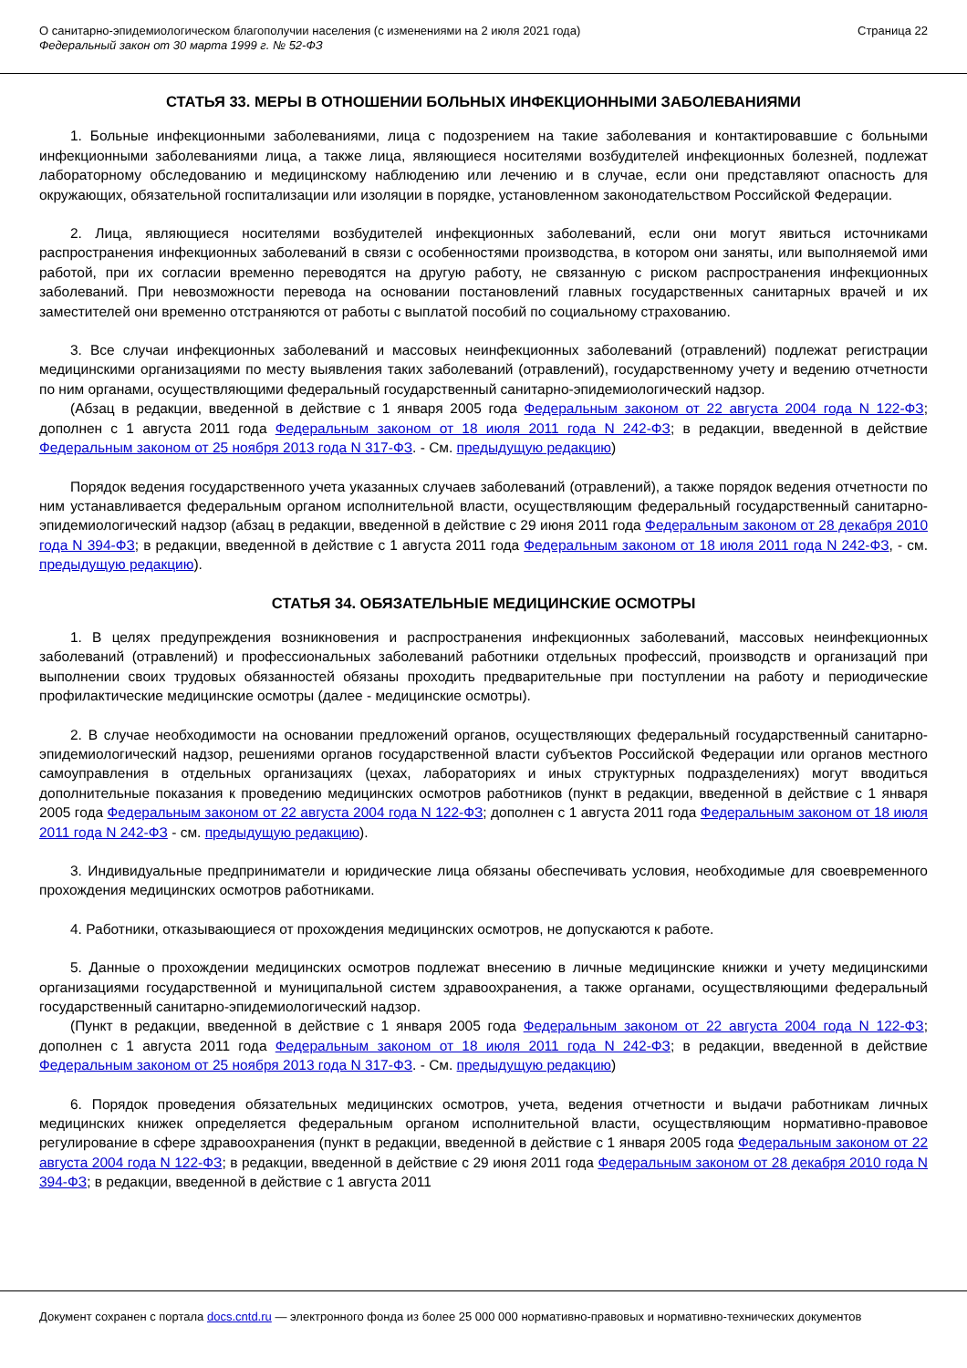О санитарно-эпидемиологическом благополучии населения (с изменениями на 2 июля 2021 года)
Федеральный закон от 30 марта 1999 г. № 52-ФЗ
Страница 22
СТАТЬЯ 33. МЕРЫ В ОТНОШЕНИИ БОЛЬНЫХ ИНФЕКЦИОННЫМИ ЗАБОЛЕВАНИЯМИ
1. Больные инфекционными заболеваниями, лица с подозрением на такие заболевания и контактировавшие с больными инфекционными заболеваниями лица, а также лица, являющиеся носителями возбудителей инфекционных болезней, подлежат лабораторному обследованию и медицинскому наблюдению или лечению и в случае, если они представляют опасность для окружающих, обязательной госпитализации или изоляции в порядке, установленном законодательством Российской Федерации.
2. Лица, являющиеся носителями возбудителей инфекционных заболеваний, если они могут явиться источниками распространения инфекционных заболеваний в связи с особенностями производства, в котором они заняты, или выполняемой ими работой, при их согласии временно переводятся на другую работу, не связанную с риском распространения инфекционных заболеваний. При невозможности перевода на основании постановлений главных государственных санитарных врачей и их заместителей они временно отстраняются от работы с выплатой пособий по социальному страхованию.
3. Все случаи инфекционных заболеваний и массовых неинфекционных заболеваний (отравлений) подлежат регистрации медицинскими организациями по месту выявления таких заболеваний (отравлений), государственному учету и ведению отчетности по ним органами, осуществляющими федеральный государственный санитарно-эпидемиологический надзор.
(Абзац в редакции, введенной в действие с 1 января 2005 года Федеральным законом от 22 августа 2004 года N 122-ФЗ; дополнен с 1 августа 2011 года Федеральным законом от 18 июля 2011 года N 242-ФЗ; в редакции, введенной в действие Федеральным законом от 25 ноября 2013 года N 317-ФЗ. - См. предыдущую редакцию)
Порядок ведения государственного учета указанных случаев заболеваний (отравлений), а также порядок ведения отчетности по ним устанавливается федеральным органом исполнительной власти, осуществляющим федеральный государственный санитарно-эпидемиологический надзор (абзац в редакции, введенной в действие с 29 июня 2011 года Федеральным законом от 28 декабря 2010 года N 394-ФЗ; в редакции, введенной в действие с 1 августа 2011 года Федеральным законом от 18 июля 2011 года N 242-ФЗ, - см. предыдущую редакцию).
СТАТЬЯ 34. ОБЯЗАТЕЛЬНЫЕ МЕДИЦИНСКИЕ ОСМОТРЫ
1. В целях предупреждения возникновения и распространения инфекционных заболеваний, массовых неинфекционных заболеваний (отравлений) и профессиональных заболеваний работники отдельных профессий, производств и организаций при выполнении своих трудовых обязанностей обязаны проходить предварительные при поступлении на работу и периодические профилактические медицинские осмотры (далее - медицинские осмотры).
2. В случае необходимости на основании предложений органов, осуществляющих федеральный государственный санитарно-эпидемиологический надзор, решениями органов государственной власти субъектов Российской Федерации или органов местного самоуправления в отдельных организациях (цехах, лабораториях и иных структурных подразделениях) могут вводиться дополнительные показания к проведению медицинских осмотров работников (пункт в редакции, введенной в действие с 1 января 2005 года Федеральным законом от 22 августа 2004 года N 122-ФЗ; дополнен с 1 августа 2011 года Федеральным законом от 18 июля 2011 года N 242-ФЗ - см. предыдущую редакцию).
3. Индивидуальные предприниматели и юридические лица обязаны обеспечивать условия, необходимые для своевременного прохождения медицинских осмотров работниками.
4. Работники, отказывающиеся от прохождения медицинских осмотров, не допускаются к работе.
5. Данные о прохождении медицинских осмотров подлежат внесению в личные медицинские книжки и учету медицинскими организациями государственной и муниципальной систем здравоохранения, а также органами, осуществляющими федеральный государственный санитарно-эпидемиологический надзор.
(Пункт в редакции, введенной в действие с 1 января 2005 года Федеральным законом от 22 августа 2004 года N 122-ФЗ; дополнен с 1 августа 2011 года Федеральным законом от 18 июля 2011 года N 242-ФЗ; в редакции, введенной в действие Федеральным законом от 25 ноября 2013 года N 317-ФЗ. - См. предыдущую редакцию)
6. Порядок проведения обязательных медицинских осмотров, учета, ведения отчетности и выдачи работникам личных медицинских книжек определяется федеральным органом исполнительной власти, осуществляющим нормативно-правовое регулирование в сфере здравоохранения (пункт в редакции, введенной в действие с 1 января 2005 года Федеральным законом от 22 августа 2004 года N 122-ФЗ; в редакции, введенной в действие с 29 июня 2011 года Федеральным законом от 28 декабря 2010 года N 394-ФЗ; в редакции, введенной в действие с 1 августа 2011
Документ сохранен с портала docs.cntd.ru — электронного фонда из более 25 000 000 нормативно-правовых и нормативно-технических документов